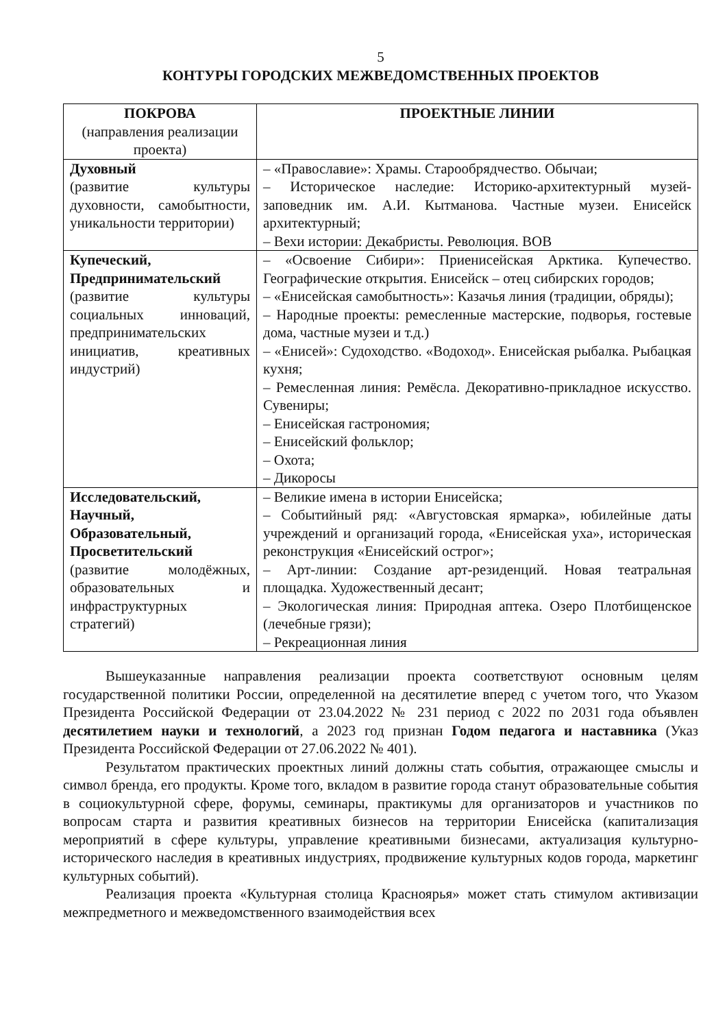5
КОНТУРЫ ГОРОДСКИХ МЕЖВЕДОМСТВЕННЫХ ПРОЕКТОВ
| ПОКРОВА (направления реализации проекта) | ПРОЕКТНЫЕ ЛИНИИ |
| --- | --- |
| Духовный (развитие культуры духовности, самобытности, уникальности территории) | – «Православие»: Храмы. Старообрядчество. Обычаи; – Историческое наследие: Историко-архитектурный музей-заповедник им. А.И. Кытманова. Частные музеи. Енисейск архитектурный; – Вехи истории: Декабристы. Революция. ВОВ |
| Купеческий, Предпринимательский (развитие культуры социальных инноваций, предпринимательских инициатив, креативных индустрий) | – «Освоение Сибири»: Приенисейская Арктика. Купечество. Географические открытия. Енисейск – отец сибирских городов; – «Енисейская самобытность»: Казачья линия (традиции, обряды); – Народные проекты: ремесленные мастерские, подворья, гостевые дома, частные музеи и т.д.) – «Енисей»: Судоходство. «Водоход». Енисейская рыбалка. Рыбацкая кухня; – Ремесленная линия: Ремёсла. Декоративно-прикладное искусство. Сувениры; – Енисейская гастрономия; – Енисейский фольклор; – Охота; – Дикоросы |
| Исследовательский, Научный, Образовательный, Просветительский (развитие молодёжных, образовательных и инфраструктурных стратегий) | – Великие имена в истории Енисейска; – Событийный ряд: «Августовская ярмарка», юбилейные даты учреждений и организаций города, «Енисейская уха», историческая реконструкция «Енисейский острог»; – Арт-линии: Создание арт-резиденций. Новая театральная площадка. Художественный десант; – Экологическая линия: Природная аптека. Озеро Плотбищенское (лечебные грязи); – Рекреационная линия |
Вышеуказанные направления реализации проекта соответствуют основным целям государственной политики России, определенной на десятилетие вперед с учетом того, что Указом Президента Российской Федерации от 23.04.2022 № 231 период с 2022 по 2031 года объявлен десятилетием науки и технологий, а 2023 год признан Годом педагога и наставника (Указ Президента Российской Федерации от 27.06.2022 № 401).
Результатом практических проектных линий должны стать события, отражающее смыслы и символ бренда, его продукты. Кроме того, вкладом в развитие города станут образовательные события в социокультурной сфере, форумы, семинары, практикумы для организаторов и участников по вопросам старта и развития креативных бизнесов на территории Енисейска (капитализация мероприятий в сфере культуры, управление креативными бизнесами, актуализация культурно-исторического наследия в креативных индустриях, продвижение культурных кодов города, маркетинг культурных событий).
Реализация проекта «Культурная столица Красноярья» может стать стимулом активизации межпредметного и межведомственного взаимодействия всех